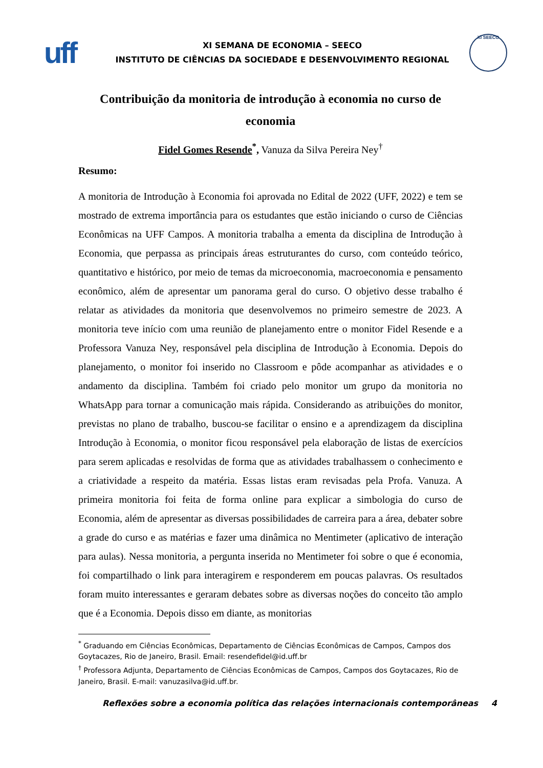uff
XI SEMANA DE ECONOMIA – SEECO
INSTITUTO DE CIÊNCIAS DA SOCIEDADE E DESENVOLVIMENTO REGIONAL
XI SEECO
Contribuição da monitoria de introdução à economia no curso de economia
Fidel Gomes Resende<sup>*</sup>, Vanuza da Silva Pereira Ney<sup>†</sup>
Resumo:
A monitoria de Introdução à Economia foi aprovada no Edital de 2022 (UFF, 2022) e tem se mostrado de extrema importância para os estudantes que estão iniciando o curso de Ciências Econômicas na UFF Campos. A monitoria trabalha a ementa da disciplina de Introdução à Economia, que perpassa as principais áreas estruturantes do curso, com conteúdo teórico, quantitativo e histórico, por meio de temas da microeconomia, macroeconomia e pensamento econômico, além de apresentar um panorama geral do curso. O objetivo desse trabalho é relatar as atividades da monitoria que desenvolvemos no primeiro semestre de 2023. A monitoria teve início com uma reunião de planejamento entre o monitor Fidel Resende e a Professora Vanuza Ney, responsável pela disciplina de Introdução à Economia. Depois do planejamento, o monitor foi inserido no Classroom e pôde acompanhar as atividades e o andamento da disciplina. Também foi criado pelo monitor um grupo da monitoria no WhatsApp para tornar a comunicação mais rápida. Considerando as atribuições do monitor, previstas no plano de trabalho, buscou-se facilitar o ensino e a aprendizagem da disciplina Introdução à Economia, o monitor ficou responsável pela elaboração de listas de exercícios para serem aplicadas e resolvidas de forma que as atividades trabalhassem o conhecimento e a criatividade a respeito da matéria. Essas listas eram revisadas pela Profa. Vanuza. A primeira monitoria foi feita de forma online para explicar a simbologia do curso de Economia, além de apresentar as diversas possibilidades de carreira para a área, debater sobre a grade do curso e as matérias e fazer uma dinâmica no Mentimeter (aplicativo de interação para aulas). Nessa monitoria, a pergunta inserida no Mentimeter foi sobre o que é economia, foi compartilhado o link para interagirem e responderem em poucas palavras. Os resultados foram muito interessantes e geraram debates sobre as diversas noções do conceito tão amplo que é a Economia. Depois disso em diante, as monitorias
<sup>*</sup> Graduando em Ciências Econômicas, Departamento de Ciências Econômicas de Campos, Campos dos Goytacazes, Rio de Janeiro, Brasil. Email: resendefidel@id.uff.br
<sup>†</sup> Professora Adjunta, Departamento de Ciências Econômicas de Campos, Campos dos Goytacazes, Rio de Janeiro, Brasil. E-mail: vanuzasilva@id.uff.br.
Reflexões sobre a economia política das relações internacionais contemporâneas 4